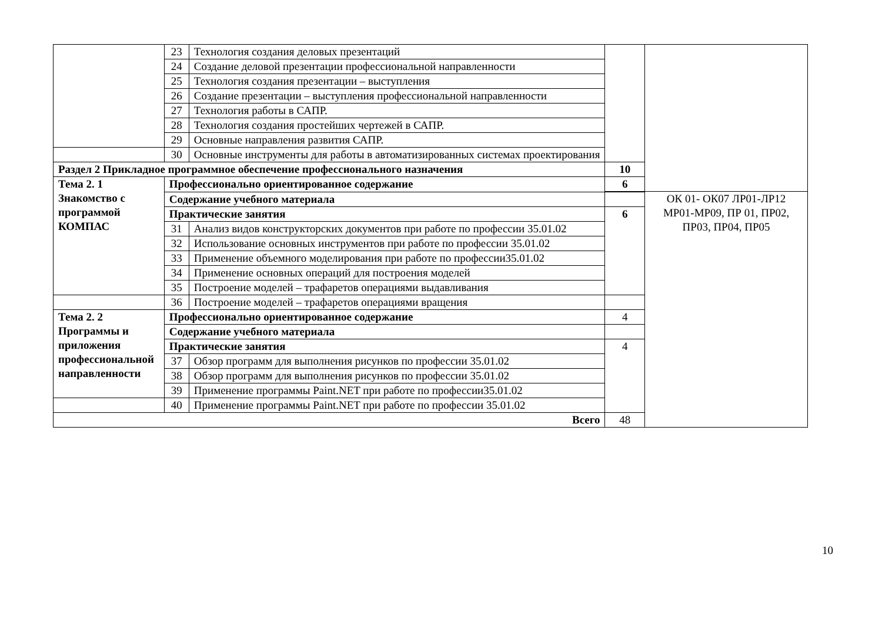| | 23 | Технология создания деловых презентаций | | |
| | 24 | Создание деловой презентации профессиональной направленности | | |
| | 25 | Технология создания презентации – выступления | | |
| | 26 | Создание презентации – выступления профессиональной направленности | | |
| | 27 | Технология работы в САПР. | | |
| | 28 | Технология создания простейших чертежей в САПР. | | |
| | 29 | Основные направления развития САПР. | | |
| | 30 | Основные инструменты для работы в автоматизированных системах проектирования | | |
| Раздел 2 Прикладное программное обеспечение профессионального назначения | | | 10 | |
| Тема 2. 1 Знакомство с программой КОМПАС | Профессионально ориентированное содержание | | 6 | |
| | | | | ОК 01- ОК07 ЛР01-ЛР12 МР01-МР09, ПР 01, ПР02, ПР03, ПР04, ПР05 |
| | Содержание учебного материала | | | |
| | Практические занятия | | 6 | |
| | 31 | Анализ видов конструкторских документов при работе по профессии 35.01.02 | | |
| | 32 | Использование основных инструментов при работе по профессии 35.01.02 | | |
| | 33 | Применение объемного моделирования при работе по профессии35.01.02 | | |
| | 34 | Применение основных операций для построения моделей | | |
| | 35 | Построение моделей – трафаретов операциями выдавливания | | |
| | 36 | Построение моделей – трафаретов операциями вращения | | |
| Тема 2. 2 Программы и приложения профессиональной направленности | Профессионально ориентированное содержание | | 4 | |
| | Содержание учебного материала | | | |
| | Практические занятия | | 4 | |
| | 37 | Обзор программ для выполнения рисунков по профессии 35.01.02 | | |
| | 38 | Обзор программ для выполнения рисунков по профессии 35.01.02 | | |
| | 39 | Применение программы Paint.NET при работе по профессии35.01.02 | | |
| | 40 | Применение программы Paint.NET при работе по профессии 35.01.02 | | |
| Всего | | | 48 | |
10